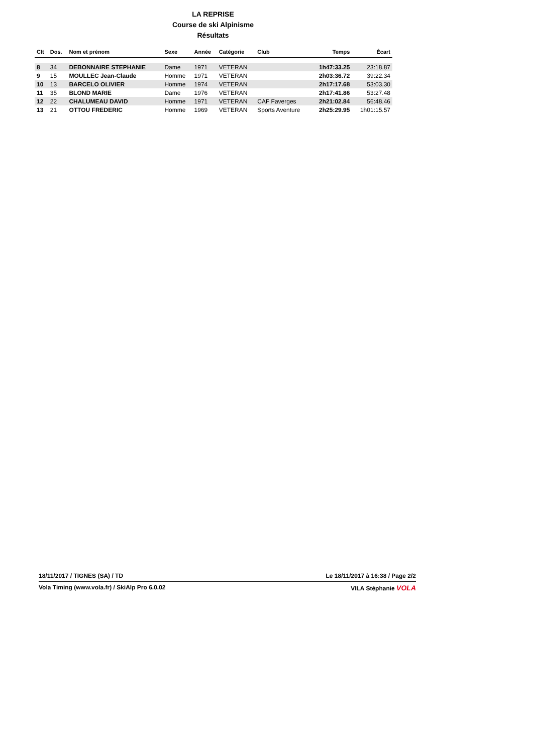LA REPRISE
Course de ski Alpinisme
Résultats
| Clt | Dos. | Nom et prénom | Sexe | Année | Catégorie | Club | Temps | Écart |
| --- | --- | --- | --- | --- | --- | --- | --- | --- |
| 8 | 34 | DEBONNAIRE STEPHANIE | Dame | 1971 | VETERAN | | 1h47:33.25 | 23:18.87 |
| 9 | 15 | MOULLEC Jean-Claude | Homme | 1971 | VETERAN | | 2h03:36.72 | 39:22.34 |
| 10 | 13 | BARCELO OLIVIER | Homme | 1974 | VETERAN | | 2h17:17.68 | 53:03.30 |
| 11 | 35 | BLOND MARIE | Dame | 1976 | VETERAN | | 2h17:41.86 | 53:27.48 |
| 12 | 22 | CHALUMEAU DAVID | Homme | 1971 | VETERAN | CAF Faverges | 2h21:02.84 | 56:48.46 |
| 13 | 21 | OTTOU FREDERIC | Homme | 1969 | VETERAN | Sports Aventure | 2h25:29.95 | 1h01:15.57 |
18/11/2017 / TIGNES (SA) / TD Le 18/11/2017 à 16:38 / Page 2/2
Vola Timing (www.vola.fr) / SkiAlp Pro 6.0.02 VILA Stéphanie VOLA